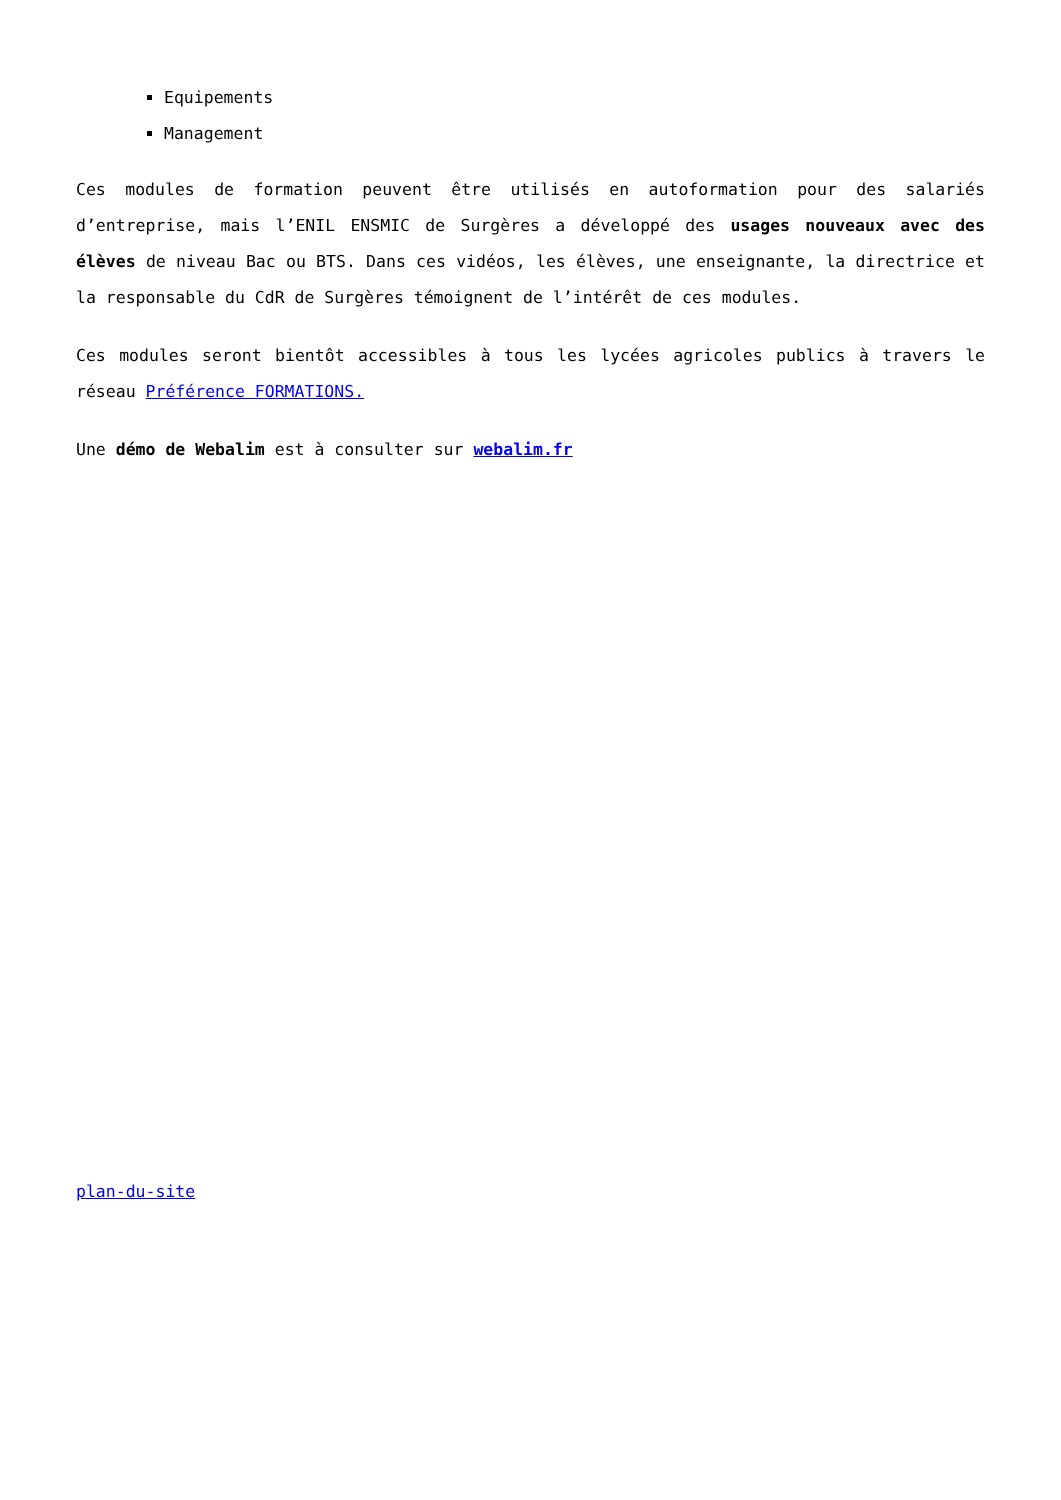Equipements
Management
Ces modules de formation peuvent être utilisés en autoformation pour des salariés d’entreprise, mais l’ENIL ENSMIC de Surgères a développé des usages nouveaux avec des élèves de niveau Bac ou BTS. Dans ces vidéos, les élèves, une enseignante, la directrice et la responsable du CdR de Surgères témoignent de l’intérêt de ces modules.
Ces modules seront bientôt accessibles à tous les lycées agricoles publics à travers le réseau Préférence FORMATIONS.
Une démo de Webalim est à consulter sur webalim.fr
plan-du-site